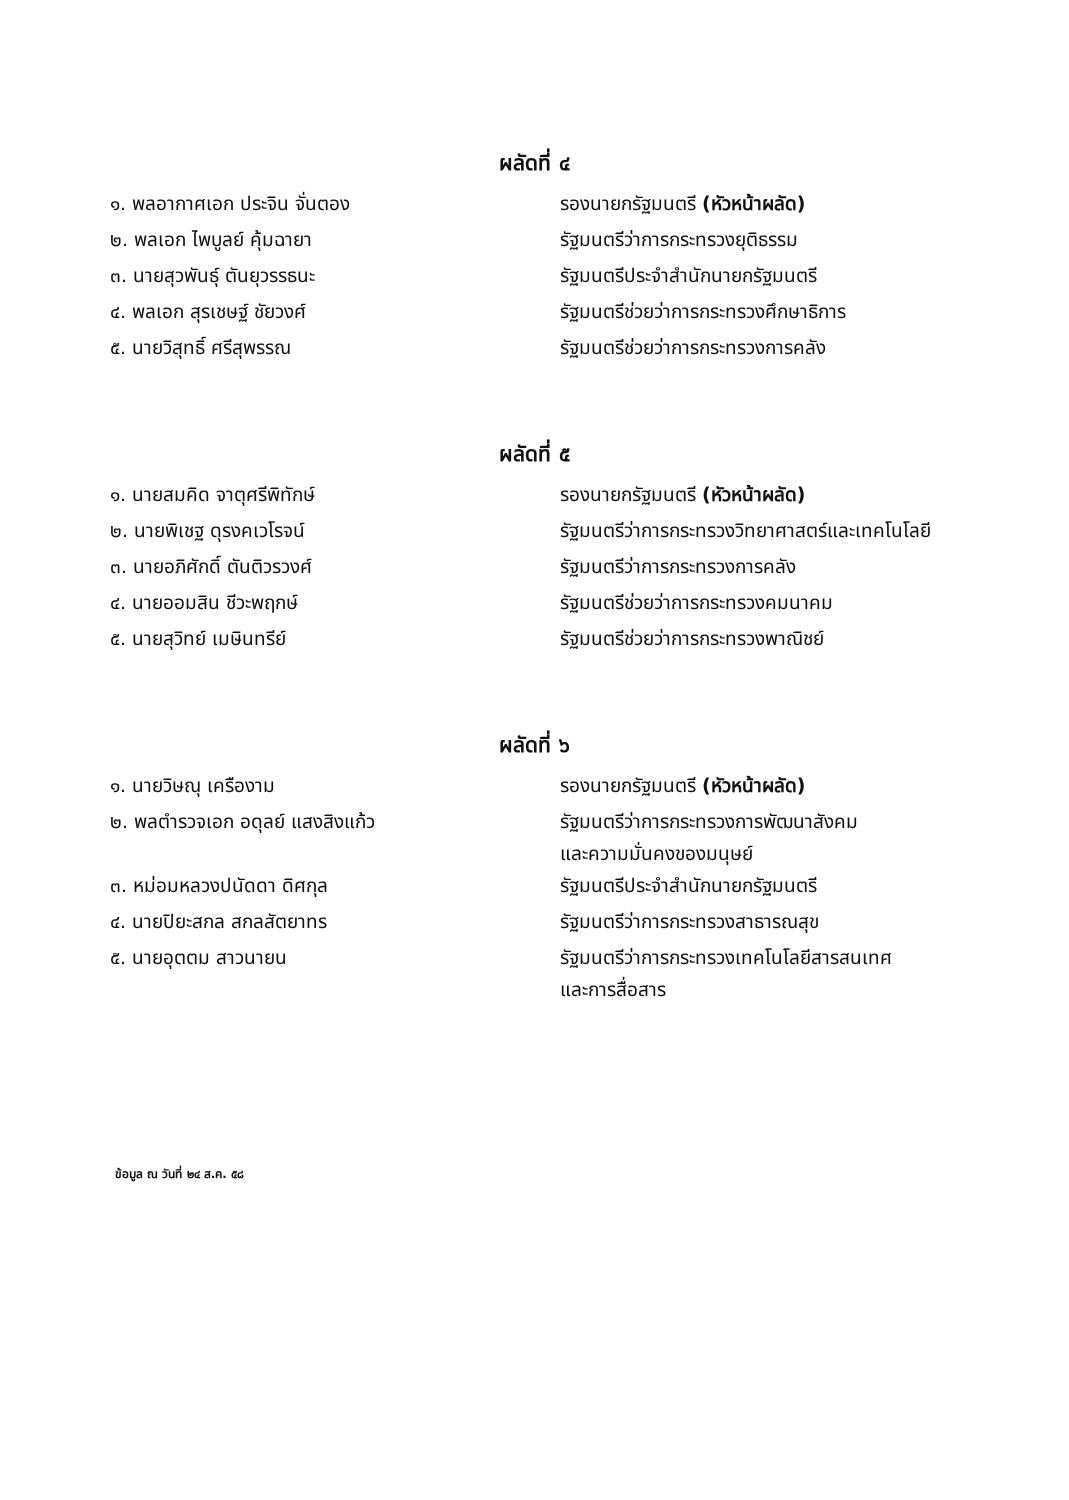ผลัดที่ ๔
| ๑. พลอากาศเอก ประจิน จั่นตอง | รองนายกรัฐมนตรี (หัวหน้าผลัด) |
| ๒. พลเอก ไพบูลย์ คุ้มฉายา | รัฐมนตรีว่าการกระทรวงยุติธรรม |
| ๓. นายสุวพันธุ์ ตันยุวรรธนะ | รัฐมนตรีประจำสำนักนายกรัฐมนตรี |
| ๔. พลเอก สุรเชษฐ์ ชัยวงศ์ | รัฐมนตรีช่วยว่าการกระทรวงศึกษาธิการ |
| ๕. นายวิสุทธิ์ ศรีสุพรรณ | รัฐมนตรีช่วยว่าการกระทรวงการคลัง |
ผลัดที่ ๕
| ๑. นายสมคิด จาตุศรีพิทักษ์ | รองนายกรัฐมนตรี (หัวหน้าผลัด) |
| ๒. นายพิเชฐ ดุรงคเวโรจน์ | รัฐมนตรีว่าการกระทรวงวิทยาศาสตร์และเทคโนโลยี |
| ๓. นายอภิศักดิ์ ตันติวรวงศ์ | รัฐมนตรีว่าการกระทรวงการคลัง |
| ๔. นายออมสิน ชีวะพฤกษ์ | รัฐมนตรีช่วยว่าการกระทรวงคมนาคม |
| ๕. นายสุวิทย์ เมษินทรีย์ | รัฐมนตรีช่วยว่าการกระทรวงพาณิชย์ |
ผลัดที่ ๖
| ๑. นายวิษณุ เครืองาม | รองนายกรัฐมนตรี (หัวหน้าผลัด) |
| ๒. พลตำรวจเอก อดุลย์ แสงสิงแก้ว | รัฐมนตรีว่าการกระทรวงการพัฒนาสังคม และความมั่นคงของมนุษย์ |
| ๓. หม่อมหลวงปนัดดา ดิศกุล | รัฐมนตรีประจำสำนักนายกรัฐมนตรี |
| ๔. นายปิยะสกล สกลสัตยาทร | รัฐมนตรีว่าการกระทรวงสาธารณสุข |
| ๕. นายอุตตม สาวนายน | รัฐมนตรีว่าการกระทรวงเทคโนโลยีสารสนเทศ และการสื่อสาร |
ข้อมูล ณ วันที่ ๒๔ ส.ค. ๕๘